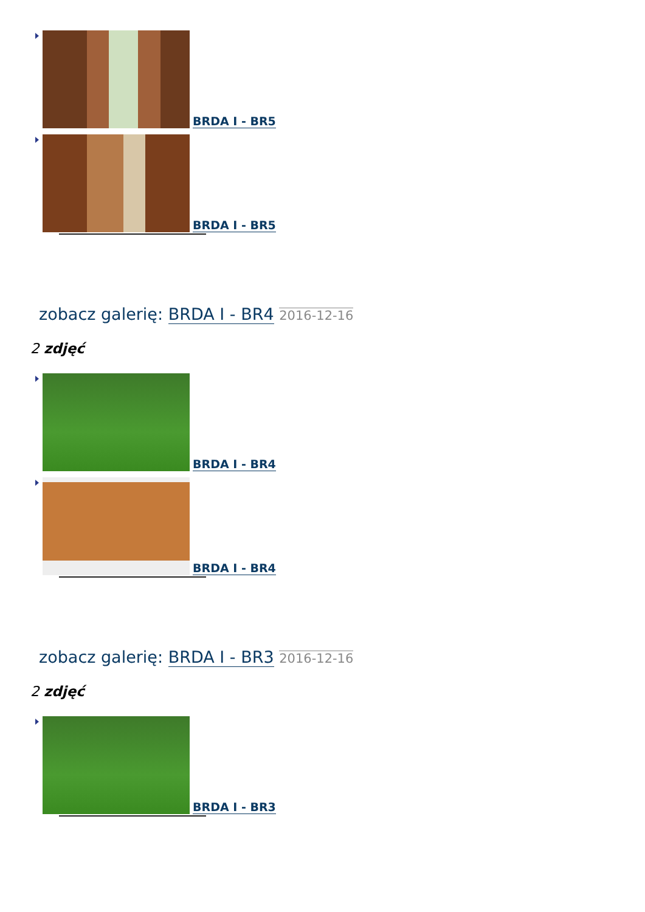BRDA I - BR5
BRDA I - BR5
zobacz galerię: BRDA I - BR4 2016-12-16
2 zdjęć
BRDA I - BR4
BRDA I - BR4
zobacz galerię: BRDA I - BR3 2016-12-16
2 zdjęć
BRDA I - BR3